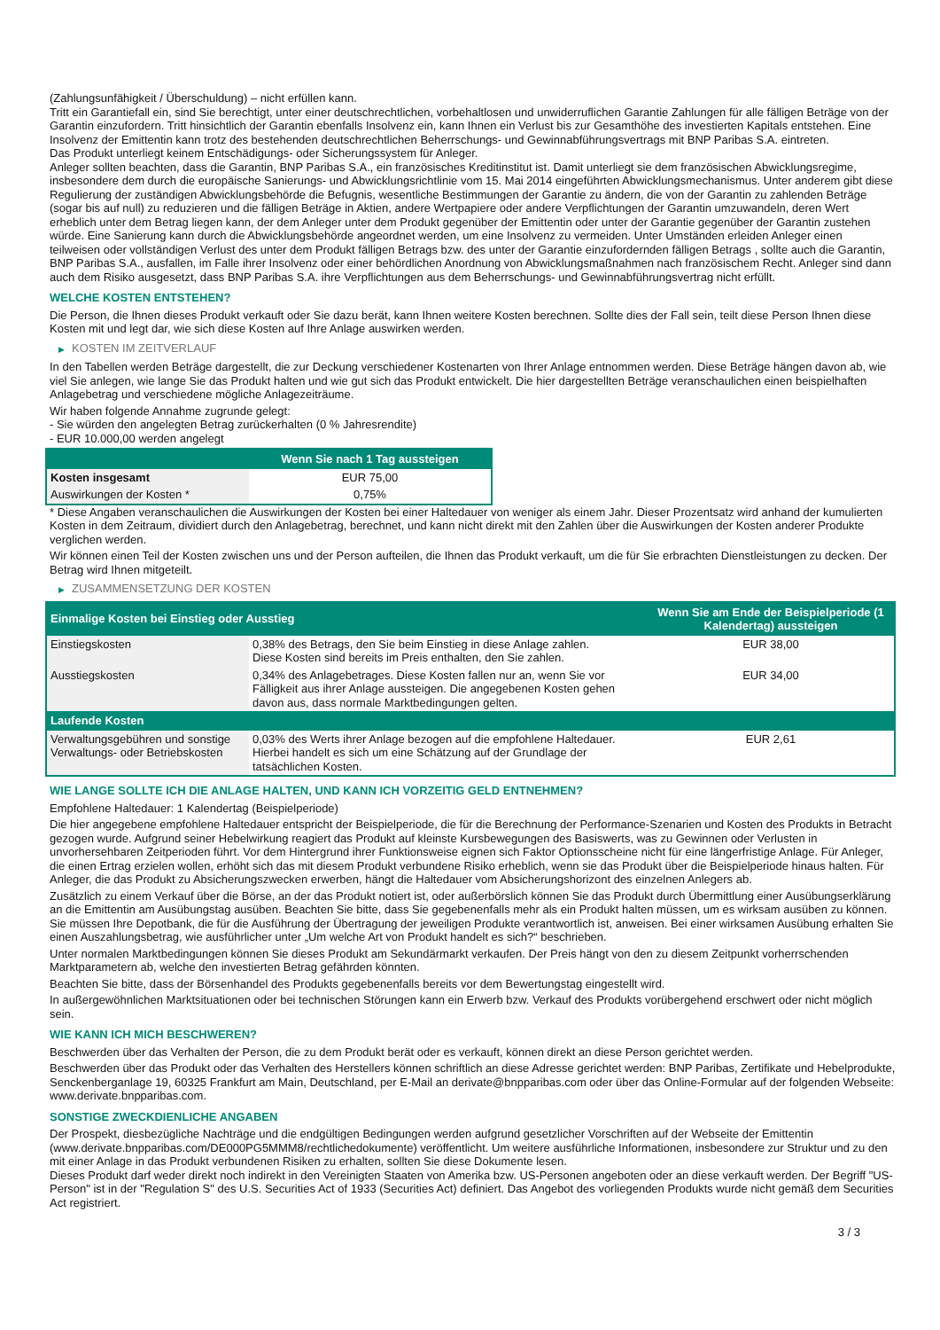(Zahlungsunfähigkeit / Überschuldung) – nicht erfüllen kann.
Tritt ein Garantiefall ein, sind Sie berechtigt, unter einer deutschrechtlichen, vorbehaltlosen und unwiderruflichen Garantie Zahlungen für alle fälligen Beträge von der Garantin einzufordern. Tritt hinsichtlich der Garantin ebenfalls Insolvenz ein, kann Ihnen ein Verlust bis zur Gesamthöhe des investierten Kapitals entstehen. Eine Insolvenz der Emittentin kann trotz des bestehenden deutschrechtlichen Beherrschungs- und Gewinnabführungsvertrags mit BNP Paribas S.A. eintreten.
Das Produkt unterliegt keinem Entschädigungs- oder Sicherungssystem für Anleger.
Anleger sollten beachten, dass die Garantin, BNP Paribas S.A., ein französisches Kreditinstitut ist. Damit unterliegt sie dem französischen Abwicklungsregime, insbesondere dem durch die europäische Sanierungs- und Abwicklungsrichtlinie vom 15. Mai 2014 eingeführten Abwicklungsmechanismus. Unter anderem gibt diese Regulierung der zuständigen Abwicklungsbehörde die Befugnis, wesentliche Bestimmungen der Garantie zu ändern, die von der Garantin zu zahlenden Beträge (sogar bis auf null) zu reduzieren und die fälligen Beträge in Aktien, andere Wertpapiere oder andere Verpflichtungen der Garantin umzuwandeln, deren Wert erheblich unter dem Betrag liegen kann, der dem Anleger unter dem Produkt gegenüber der Emittentin oder unter der Garantie gegenüber der Garantin zustehen würde. Eine Sanierung kann durch die Abwicklungsbehörde angeordnet werden, um eine Insolvenz zu vermeiden. Unter Umständen erleiden Anleger einen teilweisen oder vollständigen Verlust des unter dem Produkt fälligen Betrags bzw. des unter der Garantie einzufordernden fälligen Betrags , sollte auch die Garantin, BNP Paribas S.A., ausfallen, im Falle ihrer Insolvenz oder einer behördlichen Anordnung von Abwicklungsmaßnahmen nach französischem Recht. Anleger sind dann auch dem Risiko ausgesetzt, dass BNP Paribas S.A. ihre Verpflichtungen aus dem Beherrschungs- und Gewinnabführungsvertrag nicht erfüllt.
WELCHE KOSTEN ENTSTEHEN?
Die Person, die Ihnen dieses Produkt verkauft oder Sie dazu berät, kann Ihnen weitere Kosten berechnen. Sollte dies der Fall sein, teilt diese Person Ihnen diese Kosten mit und legt dar, wie sich diese Kosten auf Ihre Anlage auswirken werden.
▶ KOSTEN IM ZEITVERLAUF
In den Tabellen werden Beträge dargestellt, die zur Deckung verschiedener Kostenarten von Ihrer Anlage entnommen werden. Diese Beträge hängen davon ab, wie viel Sie anlegen, wie lange Sie das Produkt halten und wie gut sich das Produkt entwickelt. Die hier dargestellten Beträge veranschaulichen einen beispielhaften Anlagebetrag und verschiedene mögliche Anlagezeiträume.
Wir haben folgende Annahme zugrunde gelegt:
- Sie würden den angelegten Betrag zurückerhalten (0 % Jahresrendite)
- EUR 10.000,00 werden angelegt
| | Wenn Sie nach 1 Tag aussteigen |
| --- | --- |
| Kosten insgesamt | EUR 75,00 |
| Auswirkungen der Kosten * | 0,75% |
* Diese Angaben veranschaulichen die Auswirkungen der Kosten bei einer Haltedauer von weniger als einem Jahr. Dieser Prozentsatz wird anhand der kumulierten Kosten in dem Zeitraum, dividiert durch den Anlagebetrag, berechnet, und kann nicht direkt mit den Zahlen über die Auswirkungen der Kosten anderer Produkte verglichen werden.
Wir können einen Teil der Kosten zwischen uns und der Person aufteilen, die Ihnen das Produkt verkauft, um die für Sie erbrachten Dienstleistungen zu decken. Der Betrag wird Ihnen mitgeteilt.
▶ ZUSAMMENSETZUNG DER KOSTEN
| Einmalige Kosten bei Einstieg oder Ausstieg | | Wenn Sie am Ende der Beispielperiode (1 Kalendertag) aussteigen |
| --- | --- | --- |
| Einstiegskosten | 0,38% des Betrags, den Sie beim Einstieg in diese Anlage zahlen. Diese Kosten sind bereits im Preis enthalten, den Sie zahlen. | EUR 38,00 |
| Ausstiegskosten | 0,34% des Anlagebetrages. Diese Kosten fallen nur an, wenn Sie vor Fälligkeit aus ihrer Anlage aussteigen. Die angegebenen Kosten gehen davon aus, dass normale Marktbedingungen gelten. | EUR 34,00 |
| Laufende Kosten | | |
| Verwaltungsgebühren und sonstige Verwaltungs- oder Betriebskosten | 0,03% des Werts ihrer Anlage bezogen auf die empfohlene Haltedauer. Hierbei handelt es sich um eine Schätzung auf der Grundlage der tatsächlichen Kosten. | EUR 2,61 |
WIE LANGE SOLLTE ICH DIE ANLAGE HALTEN, UND KANN ICH VORZEITIG GELD ENTNEHMEN?
Empfohlene Haltedauer: 1 Kalendertag (Beispielperiode)
Die hier angegebene empfohlene Haltedauer entspricht der Beispielperiode, die für die Berechnung der Performance-Szenarien und Kosten des Produkts in Betracht gezogen wurde. Aufgrund seiner Hebelwirkung reagiert das Produkt auf kleinste Kursbewegungen des Basiswerts, was zu Gewinnen oder Verlusten in unvorhersehbaren Zeitperioden führt. Vor dem Hintergrund ihrer Funktionsweise eignen sich Faktor Optionsscheine nicht für eine längerfristige Anlage. Für Anleger, die einen Ertrag erzielen wollen, erhöht sich das mit diesem Produkt verbundene Risiko erheblich, wenn sie das Produkt über die Beispielperiode hinaus halten. Für Anleger, die das Produkt zu Absicherungszwecken erwerben, hängt die Haltedauer vom Absicherungshorizont des einzelnen Anlegers ab.
Zusätzlich zu einem Verkauf über die Börse, an der das Produkt notiert ist, oder außerbörslich können Sie das Produkt durch Übermittlung einer Ausübungserklärung an die Emittentin am Ausübungstag ausüben. Beachten Sie bitte, dass Sie gegebenenfalls mehr als ein Produkt halten müssen, um es wirksam ausüben zu können. Sie müssen Ihre Depotbank, die für die Ausführung der Übertragung der jeweiligen Produkte verantwortlich ist, anweisen. Bei einer wirksamen Ausübung erhalten Sie einen Auszahlungsbetrag, wie ausführlicher unter „Um welche Art von Produkt handelt es sich?“ beschrieben.
Unter normalen Marktbedingungen können Sie dieses Produkt am Sekundärmarkt verkaufen. Der Preis hängt von den zu diesem Zeitpunkt vorherrschenden Marktparametern ab, welche den investierten Betrag gefährden könnten.
Beachten Sie bitte, dass der Börsenhandel des Produkts gegebenenfalls bereits vor dem Bewertungstag eingestellt wird.
In außergewöhnlichen Marktsituationen oder bei technischen Störungen kann ein Erwerb bzw. Verkauf des Produkts vorübergehend erschwert oder nicht möglich sein.
WIE KANN ICH MICH BESCHWEREN?
Beschwerden über das Verhalten der Person, die zu dem Produkt berät oder es verkauft, können direkt an diese Person gerichtet werden.
Beschwerden über das Produkt oder das Verhalten des Herstellers können schriftlich an diese Adresse gerichtet werden: BNP Paribas, Zertifikate und Hebelprodukte, Senckenberganlage 19, 60325 Frankfurt am Main, Deutschland, per E-Mail an derivate@bnpparibas.com oder über das Online-Formular auf der folgenden Webseite: www.derivate.bnpparibas.com.
SONSTIGE ZWECKDIENLICHE ANGABEN
Der Prospekt, diesbezügliche Nachträge und die endgültigen Bedingungen werden aufgrund gesetzlicher Vorschriften auf der Webseite der Emittentin (www.derivate.bnpparibas.com/DE000PG5MMM8/rechtlichedokumente) veröffentlicht. Um weitere ausführliche Informationen, insbesondere zur Struktur und zu den mit einer Anlage in das Produkt verbundenen Risiken zu erhalten, sollten Sie diese Dokumente lesen.
Dieses Produkt darf weder direkt noch indirekt in den Vereinigten Staaten von Amerika bzw. US-Personen angeboten oder an diese verkauft werden. Der Begriff "US-Person" ist in der "Regulation S" des U.S. Securities Act of 1933 (Securities Act) definiert. Das Angebot des vorliegenden Produkts wurde nicht gemäß dem Securities Act registriert.
3 / 3